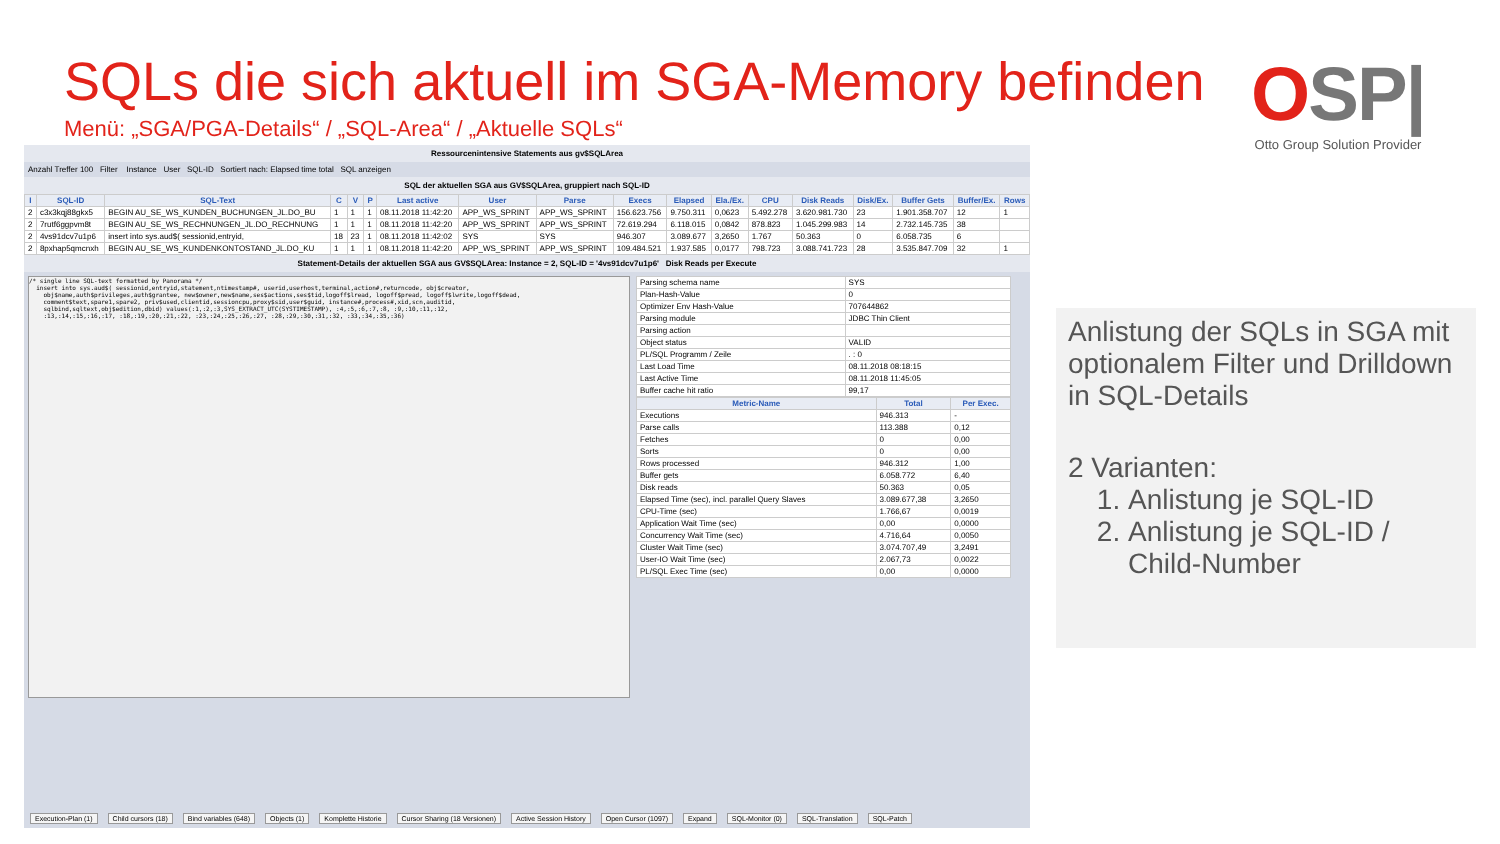SQLs die sich aktuell im SGA-Memory befinden
Menü: „SGA/PGA-Details“ / „SQL-Area“ / „Aktuelle SQLs“
OSP|
Otto Group Solution Provider
Ressourcenintensive Statements aus gv$SQLArea
Anzahl Treffer 100 Filter Instance User SQL-ID Sortiert nach: Elapsed time total SQL anzeigen
SQL der aktuellen SGA aus GV$SQLArea, gruppiert nach SQL-ID
| I | SQL-ID | SQL-Text | C | V | P | Last active | User | Parse | Execs | Elapsed | Ela./Ex. | CPU | Disk Reads | Disk/Ex. | Buffer Gets | Buffer/Ex. | Rows |
| --- | --- | --- | --- | --- | --- | --- | --- | --- | --- | --- | --- | --- | --- | --- | --- | --- | --- |
| 2 | c3x3kqj88gkx5 | BEGIN AU_SE_WS_KUNDEN_BUCHUNGEN_JL.DO_BU | 1 | 1 | 1 | 08.11.2018 11:42:20 | APP_WS_SPRINT | APP_WS_SPRINT | 156.623.756 | 9.750.311 | 0,0623 | 5.492.278 | 3.620.981.730 | 23 | 1.901.358.707 | 12 | 1 |
| 2 | 7rutf6ggpvm8t | BEGIN AU_SE_WS_RECHNUNGEN_JL.DO_RECHNUNG | 1 | 1 | 1 | 08.11.2018 11:42:20 | APP_WS_SPRINT | APP_WS_SPRINT | 72.619.294 | 6.118.015 | 0,0842 | 878.823 | 1.045.299.983 | 14 | 2.732.145.735 | 38 | |
| 2 | 4vs91dcv7u1p6 | insert into sys.aud$( sessionid,entryid, | 18 | 23 | 1 | 08.11.2018 11:42:02 | SYS | SYS | 946.307 | 3.089.677 | 3,2650 | 1.767 | 50.363 | 0 | 6.058.735 | 6 | |
| 2 | 8pxhap5qmcnxh | BEGIN AU_SE_WS_KUNDENKONTOSTAND_JL.DO_KU | 1 | 1 | 1 | 08.11.2018 11:42:20 | APP_WS_SPRINT | APP_WS_SPRINT | 109.484.521 | 1.937.585 | 0,0177 | 798.723 | 3.088.741.723 | 28 | 3.535.847.709 | 32 | 1 |
Statement-Details der aktuellen SGA aus GV$SQLArea: Instance = 2, SQL-ID = '4vs91dcv7u1p6' Disk Reads per Execute
/* single line SQL-text formatted by Panorama */
  insert into sys.aud$( sessionid,entryid,statement,ntimestamp#, userid,userhost,terminal,action#,returncode, obj$creator,
    obj$name,auth$privileges,auth$grantee, new$owner,new$name,ses$actions,ses$tid,logoff$lread, logoff$pread, logoff$lwrite,logoff$dead,
    comment$text,spare1,spare2, priv$used,clientid,sessioncpu,proxy$sid,user$guid, instance#,process#,xid,scn,auditid,
    sqlbind,sqltext,obj$edition,dbid) values(:1,:2,:3,SYS_EXTRACT_UTC(SYSTIMESTAMP), :4,:5,:6,:7,:8, :9,:10,:11,:12,
    :13,:14,:15,:16,:17, :18,:19,:20,:21,:22, :23,:24,:25,:26,:27, :28,:29,:30,:31,:32, :33,:34,:35,:36)
| Parsing schema name | SYS |
| Plan-Hash-Value | 0 |
| Optimizer Env Hash-Value | 707644862 |
| Parsing module | JDBC Thin Client |
| Parsing action | |
| Object status | VALID |
| PL/SQL Programm / Zeile | . : 0 |
| Last Load Time | 08.11.2018 08:18:15 |
| Last Active Time | 08.11.2018 11:45:05 |
| Buffer cache hit ratio | 99,17 |
| Metric-Name | Total | Per Exec. |
| --- | --- | --- |
| Executions | 946.313 | - |
| Parse calls | 113.388 | 0,12 |
| Fetches | 0 | 0,00 |
| Sorts | 0 | 0,00 |
| Rows processed | 946.312 | 1,00 |
| Buffer gets | 6.058.772 | 6,40 |
| Disk reads | 50.363 | 0,05 |
| Elapsed Time (sec), incl. parallel Query Slaves | 3.089.677,38 | 3,2650 |
| CPU-Time (sec) | 1.766,67 | 0,0019 |
| Application Wait Time (sec) | 0,00 | 0,0000 |
| Concurrency Wait Time (sec) | 4.716,64 | 0,0050 |
| Cluster Wait Time (sec) | 3.074.707,49 | 3,2491 |
| User-IO Wait Time (sec) | 2.067,73 | 0,0022 |
| PL/SQL Exec Time (sec) | 0,00 | 0,0000 |
Execution-Plan (1) Child cursors (18) Bind variables (648) Objects (1) Komplette Historie Cursor Sharing (18 Versionen) Active Session History Open Cursor (1097) Expand SQL-Monitor (0) SQL-Translation SQL-Patch
Anlistung der SQLs in SGA mit optionalem Filter und Drilldown in SQL-Details
2 Varianten:
1. Anlistung je SQL-ID
2. Anlistung je SQL-ID / Child-Number